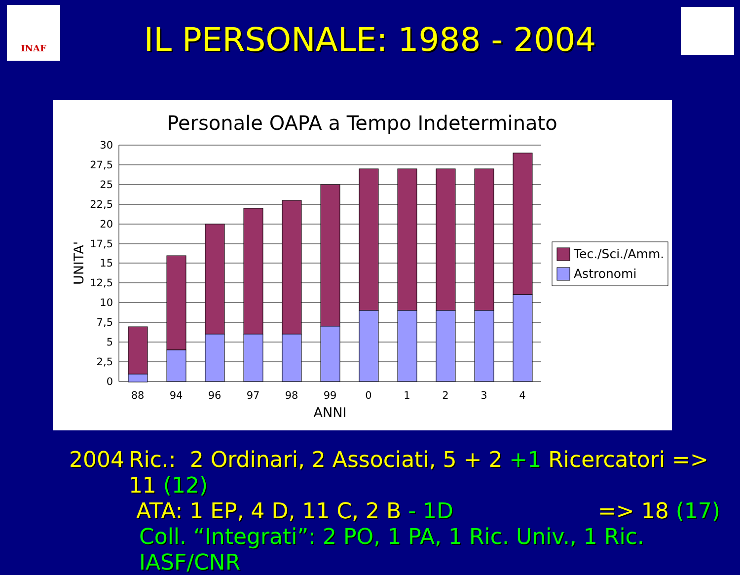INAF
IL PERSONALE: 1988 - 2004
Personale OAPA a Tempo Indeterminato
30
27,5
25
22,5
20
17,5
15
12,5
10
7,5
5
2,5
0
88
94
96
97
98
99
0
1
2
3
4
ANNI
UNITA'
Tec./Sci./Amm.
Astronomi
2004 Ric.: 2 Ordinari, 2 Associati, 5 + 2 +1 Ricercatori => 11 (12)
ATA: 1 EP, 4 D, 11 C, 2 B - 1D => 18 (17)
Coll. “Integrati”: 2 PO, 1 PA, 1 Ric. Univ., 1 Ric. IASF/CNR